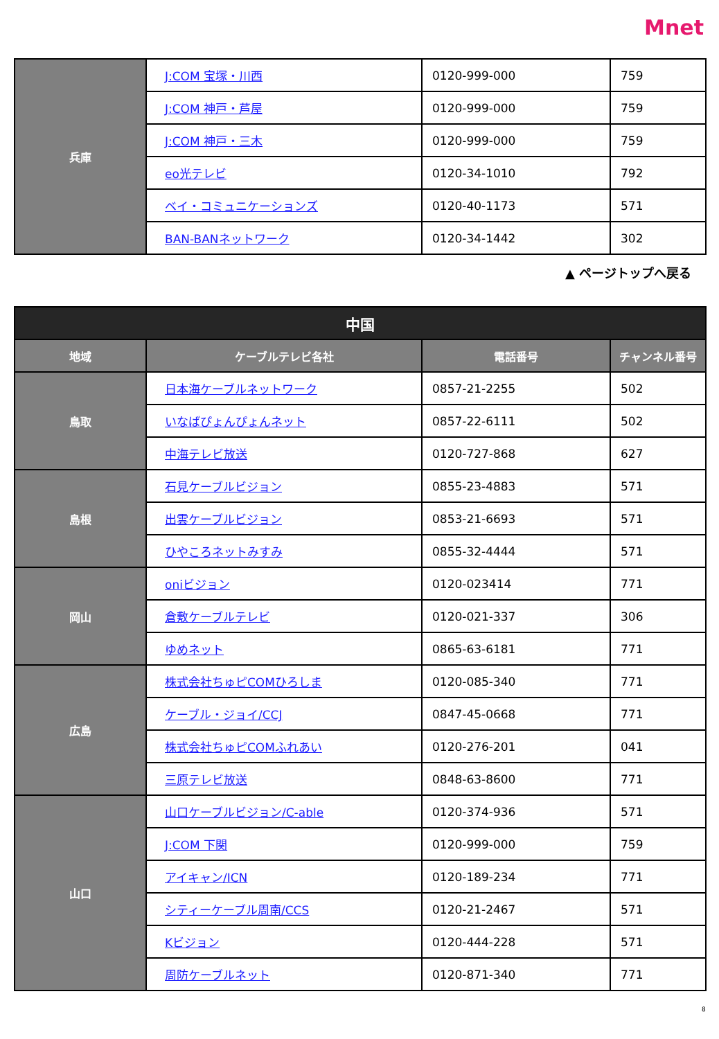Mnet
| 兵庫 | J:COM 宝塚・川西 | 0120-999-000 | 759 |
| | J:COM 神戸・芦屋 | 0120-999-000 | 759 |
| | J:COM 神戸・三木 | 0120-999-000 | 759 |
| | eo光テレビ | 0120-34-1010 | 792 |
| | ベイ・コミュニケーションズ | 0120-40-1173 | 571 |
| | BAN-BANネットワーク | 0120-34-1442 | 302 |
▲ ページトップへ戻る
| 中国 | | | |
| --- | --- | --- | --- |
| 地域 | ケーブルテレビ各社 | 電話番号 | チャンネル番号 |
| 鳥取 | 日本海ケーブルネットワーク | 0857-21-2255 | 502 |
| | いなばぴょんぴょんネット | 0857-22-6111 | 502 |
| | 中海テレビ放送 | 0120-727-868 | 627 |
| 島根 | 石見ケーブルビジョン | 0855-23-4883 | 571 |
| | 出雲ケーブルビジョン | 0853-21-6693 | 571 |
| | ひやころネットみすみ | 0855-32-4444 | 571 |
| 岡山 | oniビジョン | 0120-023414 | 771 |
| | 倉敷ケーブルテレビ | 0120-021-337 | 306 |
| | ゆめネット | 0865-63-6181 | 771 |
| 広島 | 株式会社ちゅピCOMひろしま | 0120-085-340 | 771 |
| | ケーブル・ジョイ/CCJ | 0847-45-0668 | 771 |
| | 株式会社ちゅピCOMふれあい | 0120-276-201 | 041 |
| | 三原テレビ放送 | 0848-63-8600 | 771 |
| 山口 | 山口ケーブルビジョン/C-able | 0120-374-936 | 571 |
| | J:COM 下関 | 0120-999-000 | 759 |
| | アイキャン/ICN | 0120-189-234 | 771 |
| | シティーケーブル周南/CCS | 0120-21-2467 | 571 |
| | Kビジョン | 0120-444-228 | 571 |
| | 周防ケーブルネット | 0120-871-340 | 771 |
8